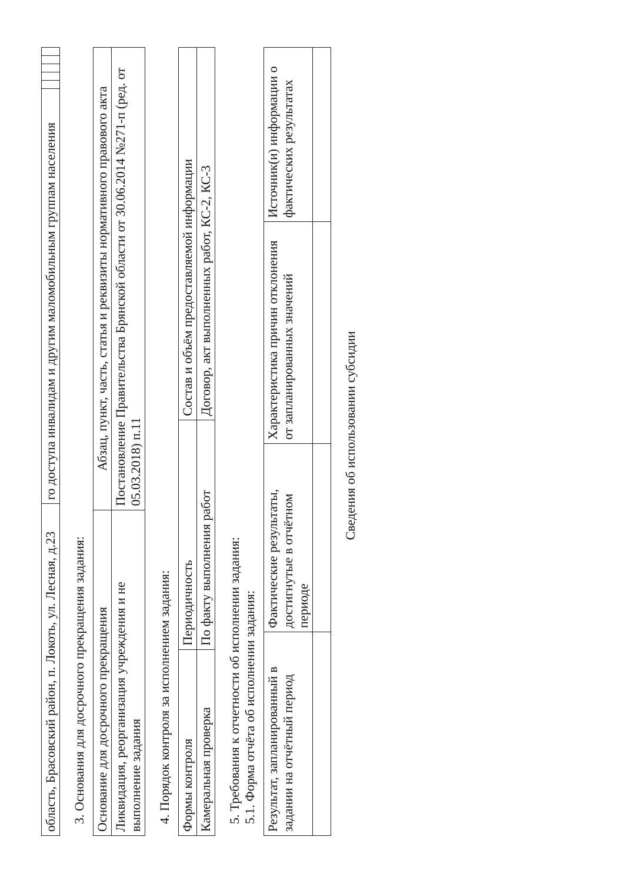| область, Брасовский район, п. Локоть, ул. Лесная, д.23 | го доступа инвалидам и другим маломобильным группам населения | | | | | |
3. Основания для досрочного прекращения задания:
| Основание для досрочного прекращения | Абзац, пункт, часть, статья и реквизиты нормативного правового акта |
| --- | --- |
| Ликвидация, реорганизация учреждения и не выполнение задания | Постановление Правительства Брянской области от 30.06.2014 №271-п (ред. от 05.03.2018) п.11 |
4. Порядок контроля за исполнением задания:
| Формы контроля | Периодичность | Состав и объём предоставляемой информации |
| --- | --- | --- |
| Камеральная проверка | По факту выполнения работ | Договор, акт выполненных работ, КС-2, КС-3 |
5. Требования к отчетности об исполнении задания:
5.1. Форма отчёта об исполнении задания:
| Результат, запланированный в задании на отчётный период | Фактические результаты, достигнутые в отчётном периоде | Характеристика причин отклонения от запланированных значений | Источник(и) информации о фактических результатах |
| --- | --- | --- | --- |
Сведения об использовании субсидии